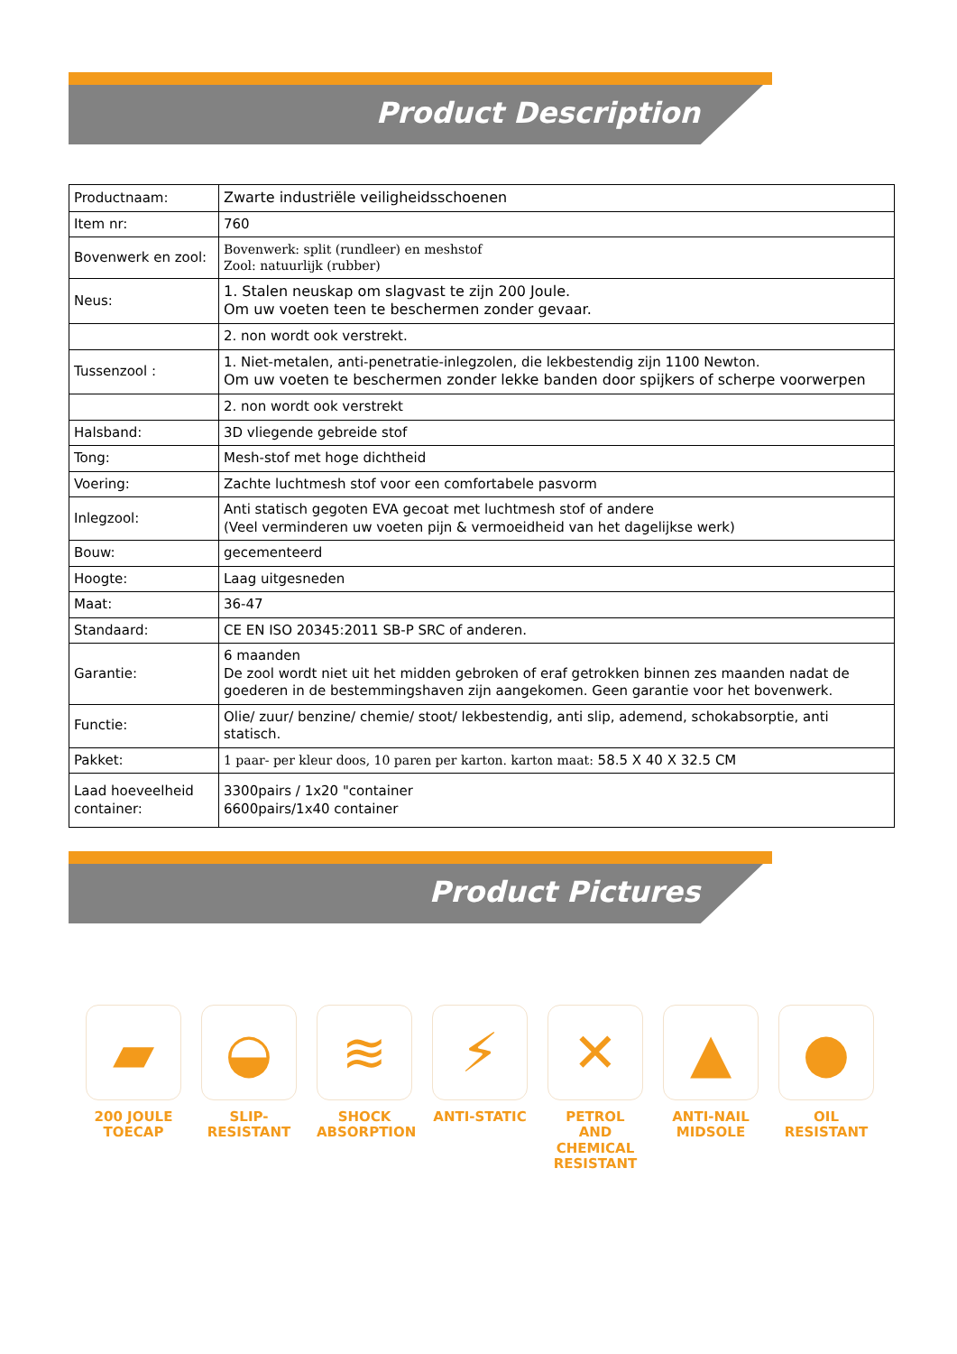Product Description
| Productnaam: | Zwarte industriële veiligheidsschoenen |
| Item nr: | 760 |
| Bovenwerk en zool: | Bovenwerk: split (rundleer) en meshstof Zool: natuurlijk (rubber) |
| Neus: | 1. Stalen neuskap om slagvast te zijn 200 Joule. Om uw voeten teen te beschermen zonder gevaar. |
| | 2. non wordt ook verstrekt. |
| Tussenzool : | 1. Niet-metalen, anti-penetratie-inlegzolen, die lekbestendig zijn 1100 Newton. Om uw voeten te beschermen zonder lekke banden door spijkers of scherpe voorwerpen |
| | 2. non wordt ook verstrekt |
| Halsband: | 3D vliegende gebreide stof |
| Tong: | Mesh-stof met hoge dichtheid |
| Voering: | Zachte luchtmesh stof voor een comfortabele pasvorm |
| Inlegzool: | Anti statisch gegoten EVA gecoat met luchtmesh stof of andere (Veel verminderen uw voeten pijn & vermoeidheid van het dagelijkse werk) |
| Bouw: | gecementeerd |
| Hoogte: | Laag uitgesneden |
| Maat: | 36-47 |
| Standaard: | CE EN ISO 20345:2011 SB-P SRC of anderen. |
| Garantie: | 6 maanden De zool wordt niet uit het midden gebroken of eraf getrokken binnen zes maanden nadat de goederen in de bestemmingshaven zijn aangekomen. Geen garantie voor het bovenwerk. |
| Functie: | Olie/ zuur/ benzine/ chemie/ stoot/ lekbestendig, anti slip, ademend, schokabsorptie, anti statisch. |
| Pakket: | 1 paar- per kleur doos, 10 paren per karton. karton maat: 58.5 X 40 X 32.5 CM |
| Laad hoeveelheid container: | 3300pairs / 1x20 "container 6600pairs/1x40 container |
Product Pictures
▰
200 JOULE
TOECAP
◒
SLIP-
RESISTANT
≋
SHOCK
ABSORPTION
⚡
ANTI-STATIC
✕
PETROL AND
CHEMICAL
RESISTANT
▲
ANTI-NAIL
MIDSOLE
●
OIL
RESISTANT